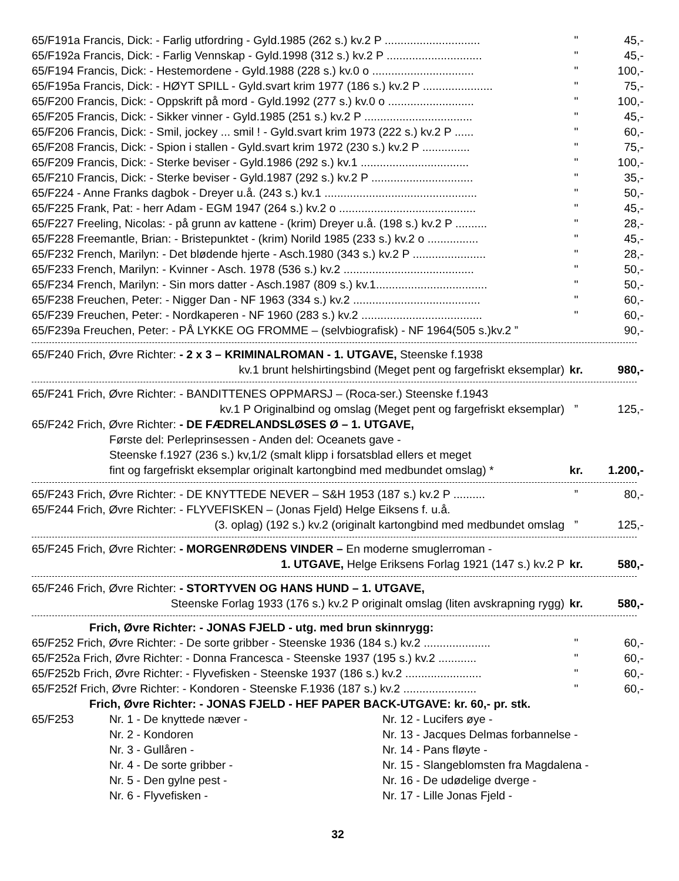65/F191a Francis, Dick: - Farlig utfordring - Gyld.1985 (262 s.) kv.2 P .............................. " 45,-
65/F192a Francis, Dick: - Farlig Vennskap - Gyld.1998 (312 s.) kv.2 P .............................. " 45,-
65/F194 Francis, Dick: - Hestemordene - Gyld.1988 (228 s.) kv.0 o ................................ " 100,-
65/F195a Francis, Dick: - HØYT SPILL - Gyld.svart krim 1977 (186 s.) kv.2 P ...................... " 75,-
65/F200 Francis, Dick: - Oppskrift på mord - Gyld.1992 (277 s.) kv.0 o ........................... " 100,-
65/F205 Francis, Dick: - Sikker vinner - Gyld.1985 (251 s.) kv.2 P .................................. " 45,-
65/F206 Francis, Dick: - Smil, jockey ... smil ! - Gyld.svart krim 1973 (222 s.) kv.2 P ...... " 60,-
65/F208 Francis, Dick: - Spion i stallen - Gyld.svart krim 1972 (230 s.) kv.2 P ............... " 75,-
65/F209 Francis, Dick: - Sterke beviser - Gyld.1986 (292 s.) kv.1 .................................. " 100,-
65/F210 Francis, Dick: - Sterke beviser - Gyld.1987 (292 s.) kv.2 P ................................ " 35,-
65/F224 - Anne Franks dagbok - Dreyer u.å. (243 s.) kv.1 ................................................ " 50,-
65/F225 Frank, Pat: - herr Adam - EGM 1947 (264 s.) kv.2 o ........................................... " 45,-
65/F227 Freeling, Nicolas: - på grunn av kattene - (krim) Dreyer u.å. (198 s.) kv.2 P .......... " 28,-
65/F228 Freemantle, Brian: - Bristepunktet - (krim) Norild 1985 (233 s.) kv.2 o ................ " 45,-
65/F232 French, Marilyn: - Det blødende hjerte - Asch.1980 (343 s.) kv.2 P ....................... " 28,-
65/F233 French, Marilyn: - Kvinner - Asch. 1978 (536 s.) kv.2 ......................................... " 50,-
65/F234 French, Marilyn: - Sin mors datter - Asch.1987 (809 s.) kv.1................................... " 50,-
65/F238 Freuchen, Peter: - Nigger Dan - NF 1963 (334 s.) kv.2 ........................................ " 60,-
65/F239 Freuchen, Peter: - Nordkaperen - NF 1960 (283 s.) kv.2 ...................................... " 60,-
65/F239a Freuchen, Peter: - PÅ LYKKE OG FROMME – (selvbiografisk) - NF 1964(505 s.)kv.2 ” 90,-
65/F240 Frich, Øvre Richter: - 2 x 3 – KRIMINALROMAN - 1. UTGAVE, Steenske f.1938
kv.1 brunt helshirtingsbind (Meget pent og fargefriskt eksemplar) kr. 980,-
65/F241 Frich, Øvre Richter: - BANDITTENES OPPMARSJ – (Roca-ser.) Steenske f.1943
kv.1 P Originalbind og omslag (Meget pent og fargefriskt eksemplar)” 125,-
65/F242 Frich, Øvre Richter: - DE FÆDRELANDSLØSES Ø – 1. UTGAVE,
Første del: Perleprinsessen - Anden del: Oceanets gave -
Steenske f.1927 (236 s.) kv,1/2 (smalt klipp i forsatsblad ellers et meget
fint og fargefriskt eksemplar originalt kartongbind med medbundet omslag) * kr. 1.200,-
65/F243 Frich, Øvre Richter: - DE KNYTTEDE NEVER – S&H 1953 (187 s.) kv.2 P ..........” 80,-
65/F244 Frich, Øvre Richter: - FLYVEFISKEN – (Jonas Fjeld) Helge Eiksens f. u.å.
(3. oplag) (192 s.) kv.2 (originalt kartongbind med medbundet omslag” 125,-
65/F245 Frich, Øvre Richter: - MORGENRØDENS VINDER – En moderne smuglerroman -
1. UTGAVE, Helge Eriksens Forlag 1921 (147 s.) kv.2 P kr. 580,-
65/F246 Frich, Øvre Richter: - STORTYVEN OG HANS HUND – 1. UTGAVE,
Steenske Forlag 1933 (176 s.) kv.2 P originalt omslag (liten avskrapning rygg) kr. 580,-
Frich, Øvre Richter: - JONAS FJELD - utg. med brun skinnrygg:
65/F252 Frich, Øvre Richter: - De sorte gribber - Steenske 1936 (184 s.) kv.2 ..................... " 60,-
65/F252a Frich, Øvre Richter: - Donna Francesca - Steenske 1937 (195 s.) kv.2 ............ " 60,-
65/F252b Frich, Øvre Richter: - Flyvefisken - Steenske 1937 (186 s.) kv.2 ........................ " 60,-
65/F252f Frich, Øvre Richter: - Kondoren - Steenske F.1936 (187 s.) kv.2 ....................... " 60,-
Frich, Øvre Richter: - JONAS FJELD - HEF PAPER BACK-UTGAVE: kr. 60,- pr. stk.
65/F253 Nr. 1 - De knyttede næver -
Nr. 2 - Kondoren
Nr. 3 - Gullåren -
Nr. 4 - De sorte gribber -
Nr. 5 - Den gylne pest -
Nr. 6 - Flyvefisken -
Nr. 12 - Lucifers øye -
Nr. 13 - Jacques Delmas forbannelse -
Nr. 14 - Pans fløyte -
Nr. 15 - Slangeblomsten fra Magdalena -
Nr. 16 - De udødelige dverge -
Nr. 17 - Lille Jonas Fjeld -
32